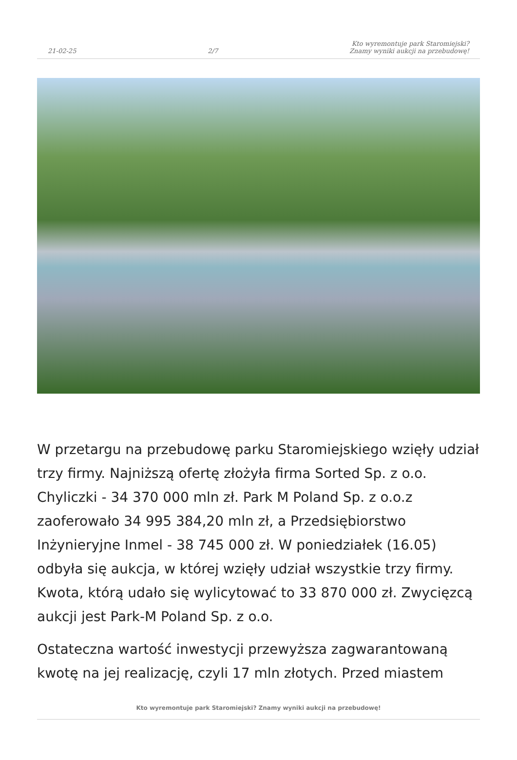21-02-25 2/7 Kto wyremontuje park Staromiejski?
Znamy wyniki aukcji na przebudowę!
W przetargu na przebudowę parku Staromiejskiego wzięły udział trzy firmy. Najniższą ofertę złożyła firma Sorted Sp. z o.o. Chyliczki - 34 370 000 mln zł. Park M Poland Sp. z o.o.z zaoferowało 34 995 384,20 mln zł, a Przedsiębiorstwo Inżynieryjne Inmel - 38 745 000 zł. W poniedziałek (16.05) odbyła się aukcja, w której wzięły udział wszystkie trzy firmy. Kwota, którą udało się wylicytować to 33 870 000 zł. Zwycięzcą aukcji jest Park-M Poland Sp. z o.o.
Ostateczna wartość inwestycji przewyższa zagwarantowaną kwotę na jej realizację, czyli 17 mln złotych. Przed miastem
Kto wyremontuje park Staromiejski? Znamy wyniki aukcji na przebudowę!